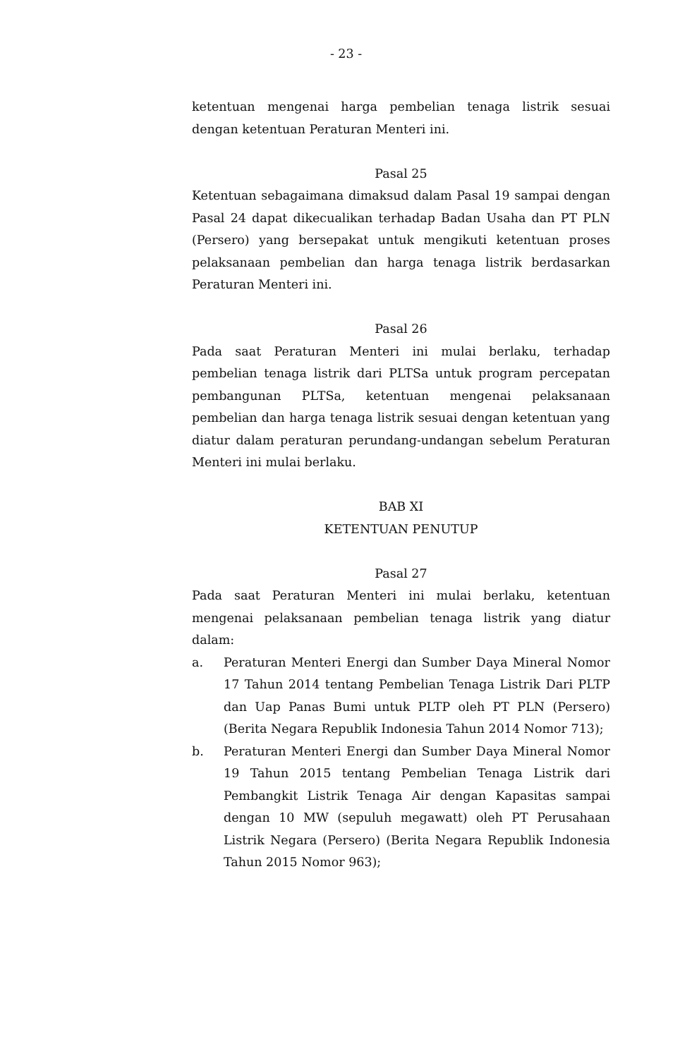- 23 -
ketentuan mengenai harga pembelian tenaga listrik sesuai dengan ketentuan Peraturan Menteri ini.
Pasal 25
Ketentuan sebagaimana dimaksud dalam Pasal 19 sampai dengan Pasal 24 dapat dikecualikan terhadap Badan Usaha dan PT PLN (Persero) yang bersepakat untuk mengikuti ketentuan proses pelaksanaan pembelian dan harga tenaga listrik berdasarkan Peraturan Menteri ini.
Pasal 26
Pada saat Peraturan Menteri ini mulai berlaku, terhadap pembelian tenaga listrik dari PLTSa untuk program percepatan pembangunan PLTSa, ketentuan mengenai pelaksanaan pembelian dan harga tenaga listrik sesuai dengan ketentuan yang diatur dalam peraturan perundang-undangan sebelum Peraturan Menteri ini mulai berlaku.
BAB XI
KETENTUAN PENUTUP
Pasal 27
Pada saat Peraturan Menteri ini mulai berlaku, ketentuan mengenai pelaksanaan pembelian tenaga listrik yang diatur dalam:
a. Peraturan Menteri Energi dan Sumber Daya Mineral Nomor 17 Tahun 2014 tentang Pembelian Tenaga Listrik Dari PLTP dan Uap Panas Bumi untuk PLTP oleh PT PLN (Persero) (Berita Negara Republik Indonesia Tahun 2014 Nomor 713);
b. Peraturan Menteri Energi dan Sumber Daya Mineral Nomor 19 Tahun 2015 tentang Pembelian Tenaga Listrik dari Pembangkit Listrik Tenaga Air dengan Kapasitas sampai dengan 10 MW (sepuluh megawatt) oleh PT Perusahaan Listrik Negara (Persero) (Berita Negara Republik Indonesia Tahun 2015 Nomor 963);